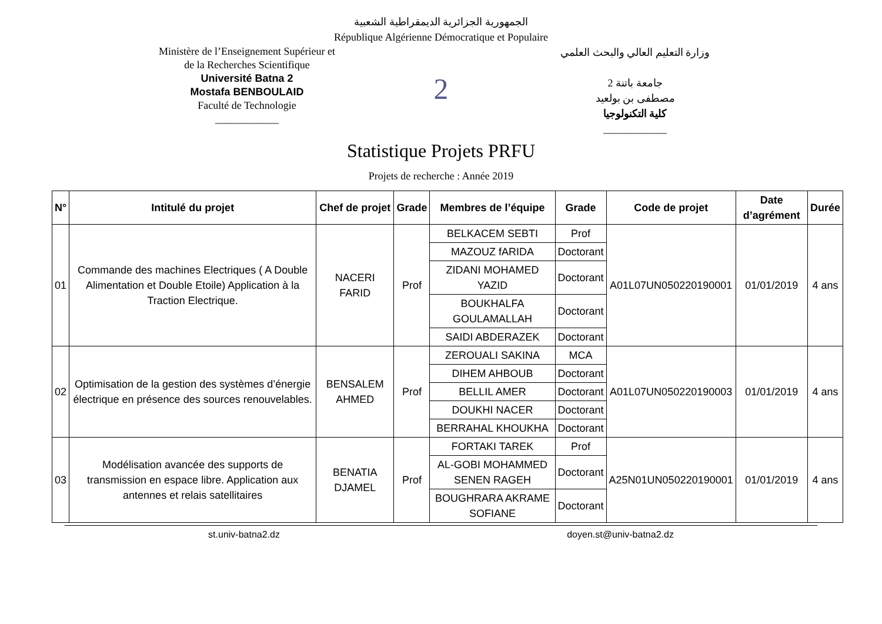الجمهورية الجزائرية الديمقراطية الشعبية
République Algérienne Démocratique et Populaire
Ministère de l’Enseignement Supérieur et
de la Recherches Scientifique
Université Batna 2
Mostafa BENBOULAID
Faculté de Technologie
____________
2
وزارة التعليم العالي والبحث العلمي
جامعة باتنة 2
مصطفى بن بولعيد
كلية التكنولوجيا
____________
Statistique Projets PRFU
Projets de recherche : Année 2019
| N° | Intitulé du projet | Chef de projet | Grade | Membres de l’équipe | Grade | Code de projet | Date d’agrément | Durée |
| --- | --- | --- | --- | --- | --- | --- | --- | --- |
| 01 | Commande des machines Electriques ( A Double Alimentation et Double Etoile) Application à la Traction Electrique. | NACERI FARID | Prof | BELKACEM SEBTI | Prof | A01L07UN050220190001 | 01/01/2019 | 4 ans |
| | | | | MAZOUZ fARIDA | Doctorant | | | |
| | | | | ZIDANI MOHAMED YAZID | Doctorant | | | |
| | | | | BOUKHALFA GOULAMALLAH | Doctorant | | | |
| | | | | SAIDI ABDERAZEK | Doctorant | | | |
| 02 | Optimisation de la gestion des systèmes d’énergie électrique en présence des sources renouvelables. | BENSALEM AHMED | Prof | ZEROUALI SAKINA | MCA | A01L07UN050220190003 | 01/01/2019 | 4 ans |
| | | | | DIHEM AHBOUB | Doctorant | | | |
| | | | | BELLIL AMER | Doctorant | | | |
| | | | | DOUKHI NACER | Doctorant | | | |
| | | | | BERRAHAL KHOUKHA | Doctorant | | | |
| 03 | Modélisation avancée des supports de transmission en espace libre. Application aux antennes et relais satellitaires | BENATIA DJAMEL | Prof | FORTAKI TAREK | Prof | A25N01UN050220190001 | 01/01/2019 | 4 ans |
| | | | | AL-GOBI MOHAMMED SENEN RAGEH | Doctorant | | | |
| | | | | BOUGHRARA AKRAME SOFIANE | Doctorant | | | |
st.univ-batna2.dz doyen.st@univ-batna2.dz